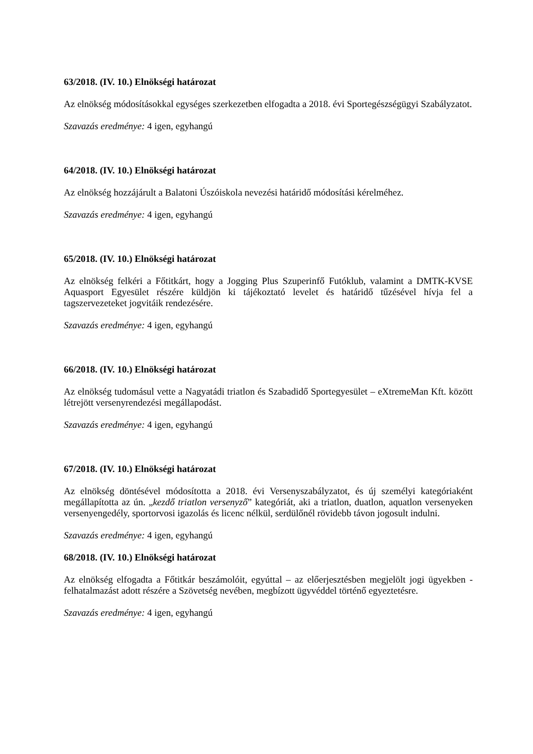63/2018. (IV. 10.) Elnökségi határozat
Az elnökség módosításokkal egységes szerkezetben elfogadta a 2018. évi Sportegészségügyi Szabályzatot.
Szavazás eredménye: 4 igen, egyhangú
64/2018. (IV. 10.) Elnökségi határozat
Az elnökség hozzájárult a Balatoni Úszóiskola nevezési határidő módosítási kérelméhez.
Szavazás eredménye: 4 igen, egyhangú
65/2018. (IV. 10.) Elnökségi határozat
Az elnökség felkéri a Főtitkárt, hogy a Jogging Plus Szuperinfő Futóklub, valamint a DMTK-KVSE Aquasport Egyesület részére küldjön ki tájékoztató levelet és határidő tűzésével hívja fel a tagszervezeteket jogvitáik rendezésére.
Szavazás eredménye: 4 igen, egyhangú
66/2018. (IV. 10.) Elnökségi határozat
Az elnökség tudomásul vette a Nagyatádi triatlon és Szabadidő Sportegyesület – eXtremeMan Kft. között létrejött versenyrendezési megállapodást.
Szavazás eredménye: 4 igen, egyhangú
67/2018. (IV. 10.) Elnökségi határozat
Az elnökség döntésével módosította a 2018. évi Versenyszabályzatot, és új személyi kategóriaként megállapította az ún. „kezdő triatlon versenyző” kategóriát, aki a triatlon, duatlon, aquatlon versenyeken versenyengedély, sportorvosi igazolás és licenc nélkül, serdülőnél rövidebb távon jogosult indulni.
Szavazás eredménye: 4 igen, egyhangú
68/2018. (IV. 10.) Elnökségi határozat
Az elnökség elfogadta a Főtitkár beszámolóit, egyúttal – az előerjesztésben megjelölt jogi ügyekben -felhatalmazást adott részére a Szövetség nevében, megbízott ügyvéddel történő egyeztetésre.
Szavazás eredménye: 4 igen, egyhangú